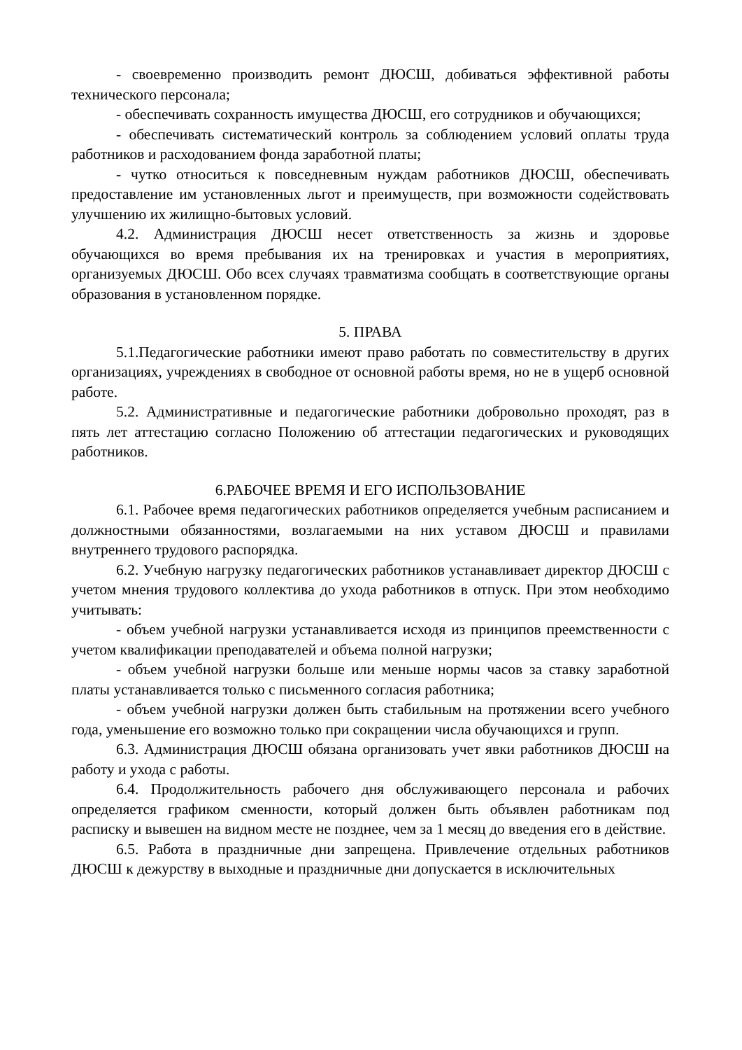- своевременно производить ремонт ДЮСШ, добиваться эффективной работы технического персонала;
- обеспечивать сохранность имущества ДЮСШ, его сотрудников и обучающихся;
- обеспечивать систематический контроль за соблюдением условий оплаты труда работников и расходованием фонда заработной платы;
- чутко относиться к повседневным нуждам работников ДЮСШ, обеспечивать предоставление им установленных льгот и преимуществ, при возможности содействовать улучшению их жилищно-бытовых условий.
4.2. Администрация ДЮСШ несет ответственность за жизнь и здоровье обучающихся во время пребывания их на тренировках и участия в мероприятиях, организуемых ДЮСШ. Обо всех случаях травматизма сообщать в соответствующие органы образования в установленном порядке.
5. ПРАВА
5.1.Педагогические работники имеют право работать по совместительству в других организациях, учреждениях в свободное от основной работы время, но не в ущерб основной работе.
5.2. Административные и педагогические работники добровольно проходят, раз в пять лет аттестацию согласно Положению об аттестации педагогических и руководящих работников.
6.РАБОЧЕЕ ВРЕМЯ И ЕГО ИСПОЛЬЗОВАНИЕ
6.1. Рабочее время педагогических работников определяется учебным расписанием и должностными обязанностями, возлагаемыми на них уставом ДЮСШ и правилами внутреннего трудового распорядка.
6.2. Учебную нагрузку педагогических работников устанавливает директор ДЮСШ с учетом мнения трудового коллектива до ухода работников в отпуск. При этом необходимо учитывать:
- объем учебной нагрузки устанавливается исходя из принципов преемственности с учетом квалификации преподавателей и объема полной нагрузки;
- объем учебной нагрузки больше или меньше нормы часов за ставку заработной платы устанавливается только с письменного согласия работника;
- объем учебной нагрузки должен быть стабильным на протяжении всего учебного года, уменьшение его возможно только при сокращении числа обучающихся и групп.
6.3. Администрация ДЮСШ обязана организовать учет явки работников ДЮСШ на работу и ухода с работы.
6.4. Продолжительность рабочего дня обслуживающего персонала и рабочих определяется графиком сменности, который должен быть объявлен работникам под расписку и вывешен на видном месте не позднее, чем за 1 месяц до введения его в действие.
6.5. Работа в праздничные дни запрещена. Привлечение отдельных работников ДЮСШ к дежурству в выходные и праздничные дни допускается в исключительных